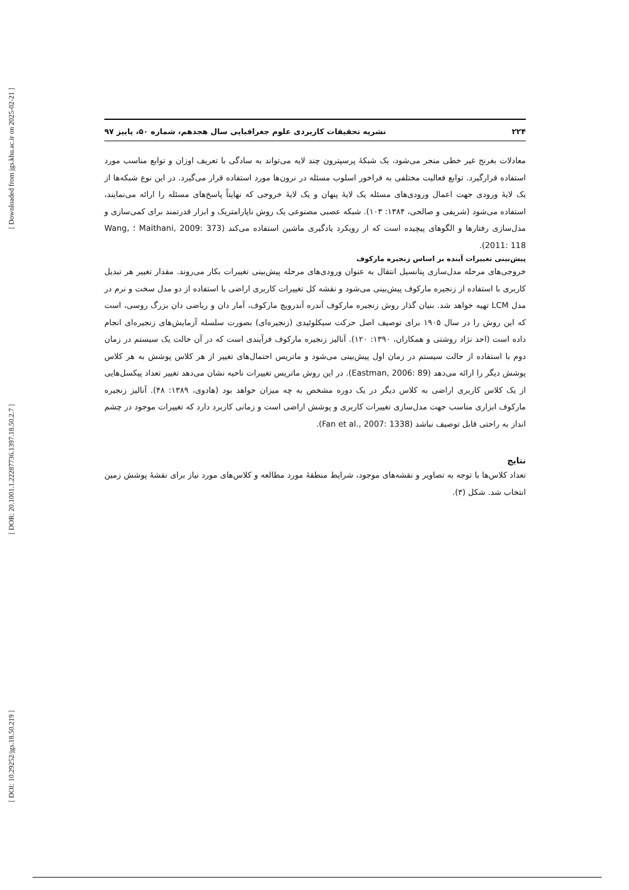[ Downloaded from jgs.khu.ac.ir on 2025-02-21 ]
[ DOR: 20.1001.1.22287736.1397.18.50.2.7 ]
[ DOI: 10.29252/jgs.18.50.219 ]
۲۲۴ نشریه تحقیقات کاربردی علوم جغرافیایی سال هجدهم، شماره ۵۰، پاییز ۹۷
معادلات بغرنج غیر خطی منجر می‌شود، یک شبکهٔ پرسپترون چند لایه می‌تواند به سادگی با تعریف اوزان و توابع مناسب مورد استفاده قرارگیرد. توابع فعالیت مختلفی به فراخور اسلوب مسئله در نرون‌ها مورد استفاده قرار می‌گیرد. در این نوع شبکه‌ها از یک لایهٔ ورودی جهت اعمال ورودی‌های مسئله یک لایهٔ پنهان و یک لایهٔ خروجی که نهایتاً پاسخ‌های مسئله را ارائه می‌نمایند، استفاده می‌شود (شریفی و صالحی، ۱۳۸۴: ۱۰۳). شبکه عصبی مصنوعی یک روش ناپارامتریک و ابزار قدرتمند برای کمی‌سازی و مدل‌سازی رفتارها و الگوهای پیچیده است که از رویکرد یادگیری ماشین استفاده می‌کند (Maithani, 2009: 373 ؛ Wang, 2011: 118).
پیش‌بینی تغییرات آینده بر اساس زنجیره مارکوف
خروجی‌های مرحله مدل‌سازی پتانسیل انتقال به عنوان ورودی‌های مرحله پیش‌بینی تغییرات بکار می‌روند. مقدار تغییر هر تبدیل کاربری با استفاده از زنجیره مارکوف پیش‌بینی می‌شود و نقشه کل تغییرات کاربری اراضی با استفاده از دو مدل سخت و نرم در مدل LCM تهیه خواهد شد. بنیان گذار روش زنجیره مارکوف آندره آندرویچ مارکوف، آمار دان و ریاضی دان بزرگ روسی، است که این روش را در سال ۱۹۰۵ برای توصیف اصل حرکت سیکلوئیدی (زنجیره‌ای) بصورت سلسله آزمایش‌های زنجیره‌ای انجام داده است (احد نژاد روشتی و همکاران، ۱۳۹۰: ۱۲۰). آنالیز زنجیره مارکوف فرآیندی است که در آن حالت یک سیستم در زمان دوم با استفاده از حالت سیستم در زمان اول پیش‌بینی می‌شود و ماتریس احتمال‌های تغییر از هر کلاس پوشش به هر کلاس پوشش دیگر را ارائه می‌دهد (Eastman, 2006: 89). در این روش ماتریس تغییرات ناحیه نشان می‌دهد تغییر تعداد پیکسل‌هایی از یک کلاس کاربری اراضی به کلاس دیگر در یک دوره مشخص به چه میزان خواهد بود (هادوی، ۱۳۸۹: ۴۸). آنالیز زنجیره مارکوف ابزاری مناسب جهت مدل‌سازی تغییرات کاربری و پوشش اراضی است و زمانی کاربرد دارد که تغییرات موجود در چشم انداز به راحتی قابل توصیف نباشد (Fan et al., 2007: 1338).
نتایج
تعداد کلاس‌ها با توجه به تصاویر و نقشه‌های موجود، شرایط منطقهٔ مورد مطالعه و کلاس‌های مورد نیاز برای نقشهٔ پوشش زمین انتخاب شد. شکل (۳).